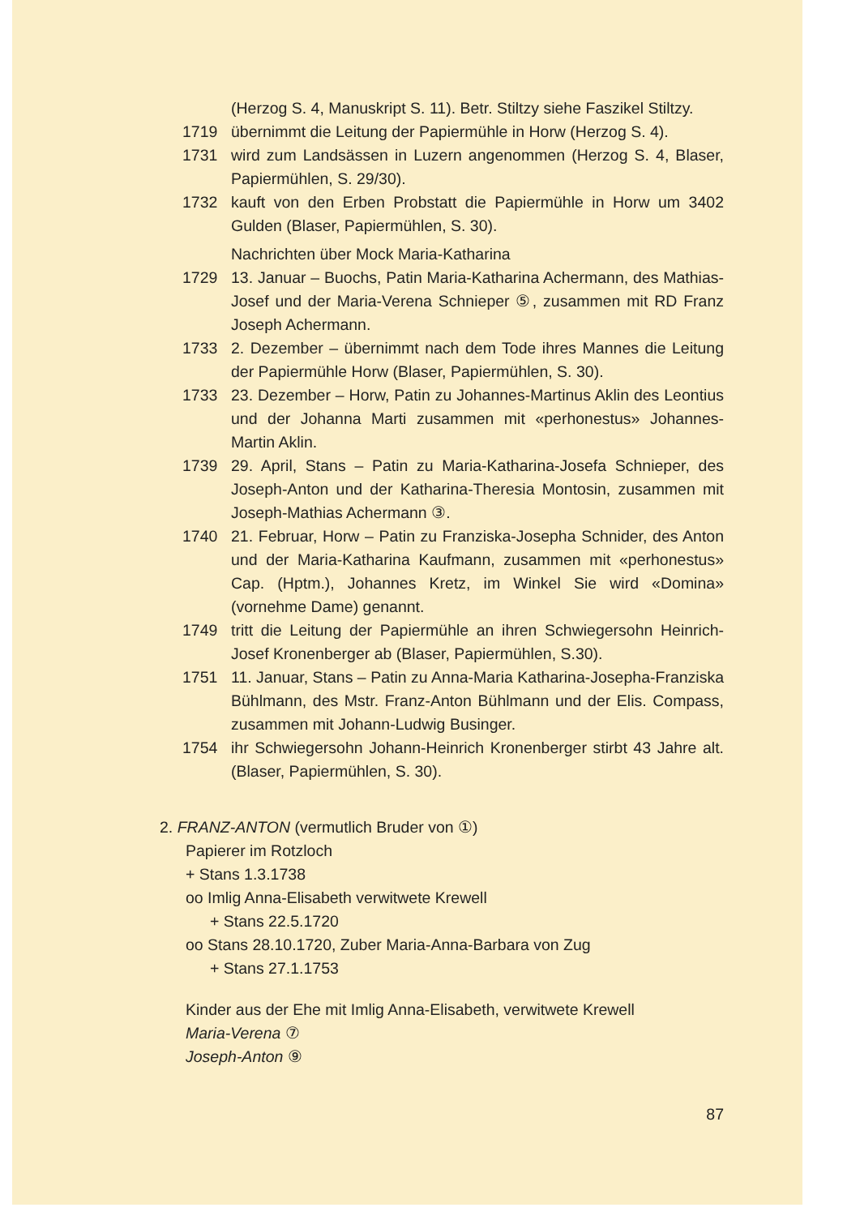(Herzog S. 4, Manuskript S. 11). Betr. Stiltzy siehe Faszikel Stiltzy.
1719 übernimmt die Leitung der Papiermühle in Horw (Herzog S. 4).
1731 wird zum Landsässen in Luzern angenommen (Herzog S. 4, Blaser, Papiermühlen, S. 29/30).
1732 kauft von den Erben Probstatt die Papiermühle in Horw um 3402 Gulden (Blaser, Papiermühlen, S. 30).
Nachrichten über Mock Maria-Katharina
1729 13. Januar – Buochs, Patin Maria-Katharina Achermann, des Mathias-Josef und der Maria-Verena Schnieper ⑤, zusammen mit RD Franz Joseph Achermann.
1733 2. Dezember – übernimmt nach dem Tode ihres Mannes die Leitung der Papiermühle Horw (Blaser, Papiermühlen, S. 30).
1733 23. Dezember – Horw, Patin zu Johannes-Martinus Aklin des Leontius und der Johanna Marti zusammen mit «perhonestus» Johannes-Martin Aklin.
1739 29. April, Stans – Patin zu Maria-Katharina-Josefa Schnieper, des Joseph-Anton und der Katharina-Theresia Montosin, zusammen mit Joseph-Mathias Achermann ③.
1740 21. Februar, Horw – Patin zu Franziska-Josepha Schnider, des Anton und der Maria-Katharina Kaufmann, zusammen mit «perhonestus» Cap. (Hptm.), Johannes Kretz, im Winkel Sie wird «Domina» (vornehme Dame) genannt.
1749 tritt die Leitung der Papiermühle an ihren Schwiegersohn Heinrich-Josef Kronenberger ab (Blaser, Papiermühlen, S.30).
1751 11. Januar, Stans – Patin zu Anna-Maria Katharina-Josepha-Franziska Bühlmann, des Mstr. Franz-Anton Bühlmann und der Elis. Compass, zusammen mit Johann-Ludwig Businger.
1754 ihr Schwiegersohn Johann-Heinrich Kronenberger stirbt 43 Jahre alt. (Blaser, Papiermühlen, S. 30).
2. FRANZ-ANTON (vermutlich Bruder von ①)
Papierer im Rotzloch
+ Stans 1.3.1738
oo Imlig Anna-Elisabeth verwitwete Krewell
+ Stans 22.5.1720
oo Stans 28.10.1720, Zuber Maria-Anna-Barbara von Zug
+ Stans 27.1.1753
Kinder aus der Ehe mit Imlig Anna-Elisabeth, verwitwete Krewell
Maria-Verena ⑦
Joseph-Anton ⑨
87